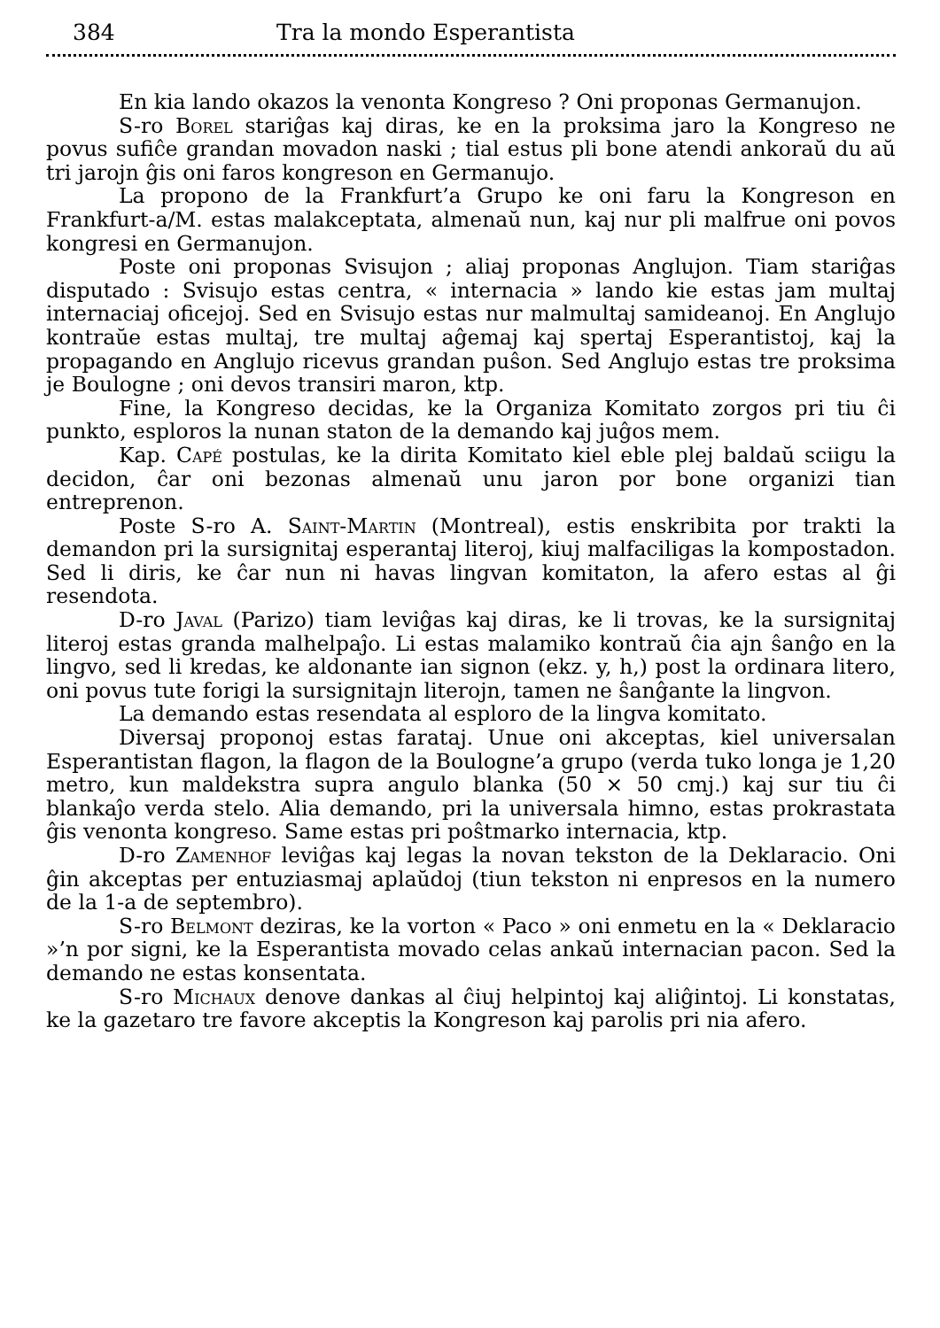384 Tra la mondo Esperantista
En kia lando okazos la venonta Kongreso ? Oni proponas Germanujon.
S-ro Borel stariĝas kaj diras, ke en la proksima jaro la Kongreso ne povus sufiĉe grandan movadon naski ; tial estus pli bone atendi ankoraŭ du aŭ tri jarojn ĝis oni faros kongreson en Germanujo.
La propono de la Frankfurt’a Grupo ke oni faru la Kongreson en Frankfurt-a/M. estas malakceptata, almenaŭ nun, kaj nur pli malfrue oni povos kongresi en Germanujon.
Poste oni proponas Svisujon ; aliaj proponas Anglujon. Tiam stariĝas disputado : Svisujo estas centra, « internacia » lando kie estas jam multaj internaciaj oficejoj. Sed en Svisujo estas nur malmultaj samideanoj. En Anglujo kontraŭe estas multaj, tre multaj aĝemaj kaj spertaj Esperantistoj, kaj la propagando en Anglujo ricevus grandan puŝon. Sed Anglujo estas tre proksima je Boulogne ; oni devos transiri maron, ktp.
Fine, la Kongreso decidas, ke la Organiza Komitato zorgos pri tiu ĉi punkto, esploros la nunan staton de la demando kaj juĝos mem.
Kap. Capé postulas, ke la dirita Komitato kiel eble plej baldaŭ sciigu la decidon, ĉar oni bezonas almenaŭ unu jaron por bone organizi tian entreprenon.
Poste S-ro A. Saint-Martin (Montreal), estis enskribita por trakti la demandon pri la sursignitaj esperantaj literoj, kiuj malfaciligas la kompostadon. Sed li diris, ke ĉar nun ni havas lingvan komitaton, la afero estas al ĝi resendota.
D-ro Javal (Parizo) tiam leviĝas kaj diras, ke li trovas, ke la sursignitaj literoj estas granda malhelpaĵo. Li estas malamiko kontraŭ ĉia ajn ŝanĝo en la lingvo, sed li kredas, ke aldonante ian signon (ekz. y, h,) post la ordinara litero, oni povus tute forigi la sursignitajn literojn, tamen ne ŝanĝante la lingvon.
La demando estas resendata al esploro de la lingva komitato.
Diversaj proponoj estas farataj. Unue oni akceptas, kiel universalan Esperantistan flagon, la flagon de la Boulogne’a grupo (verda tuko longa je 1,20 metro, kun maldekstra supra angulo blanka (50 × 50 cmj.) kaj sur tiu ĉi blankaĵo verda stelo. Alia demando, pri la universala himno, estas prokrastata ĝis venonta kongreso. Same estas pri poŝtmarko internacia, ktp.
D-ro Zamenhof leviĝas kaj legas la novan tekston de la Deklaracio. Oni ĝin akceptas per entuziasmaj aplaŭdoj (tiun tekston ni enpresos en la numero de la 1-a de septembro).
S-ro Belmont deziras, ke la vorton « Paco » oni enmetu en la « Deklaracio »’n por signi, ke la Esperantista movado celas ankaŭ internacian pacon. Sed la demando ne estas konsentata.
S-ro Michaux denove dankas al ĉiuj helpintoj kaj aliĝintoj. Li konstatas, ke la gazetaro tre favore akceptis la Kongreson kaj parolis pri nia afero.